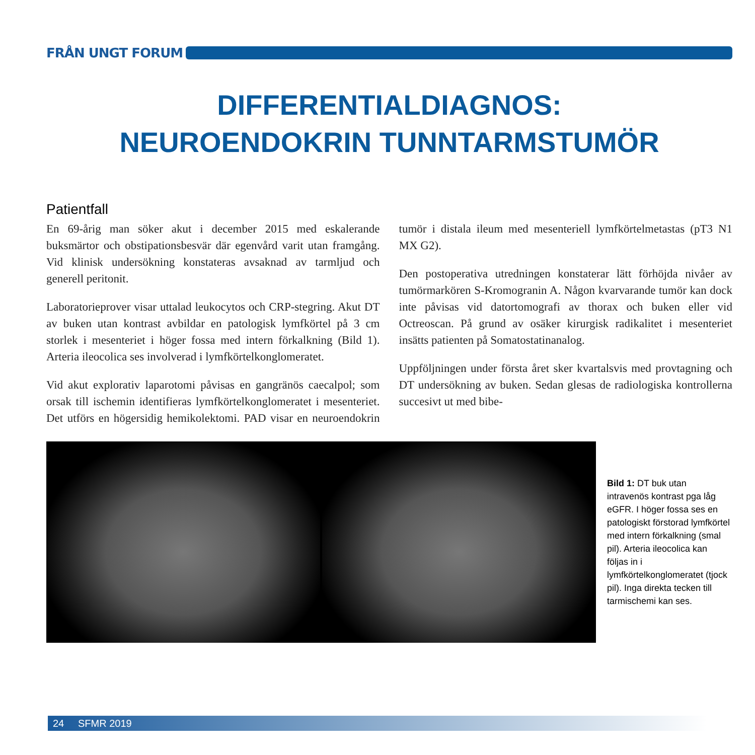FRÅN UNGT FORUM
DIFFERENTIALDIAGNOS:
NEUROENDOKRIN TUNNTARMSTUMÖR
Patientfall
En 69-årig man söker akut i december 2015 med eskalerande buksmärtor och obstipationsbesvär där egenvård varit utan framgång. Vid klinisk undersökning konstateras avsaknad av tarmljud och generell peritonit.
Laboratorieprover visar uttalad leukocytos och CRP-stegring. Akut DT av buken utan kontrast avbildar en patologisk lymfkörtel på 3 cm storlek i mesenteriet i höger fossa med intern förkalkning (Bild 1). Arteria ileocolica ses involverad i lymfkörtelkonglomeratet.
Vid akut explorativ laparotomi påvisas en gangränös caecalpol; som orsak till ischemin identifieras lymfkörtelkonglomeratet i mesenteriet. Det utförs en högersidig hemikolektomi. PAD visar en neuroendokrin tumör i distala ileum med mesenteriell lymfkörtelmetastas (pT3 N1 MX G2).
Den postoperativa utredningen konstaterar lätt förhöjda nivåer av tumörmarkören S-Kromogranin A. Någon kvarvarande tumör kan dock inte påvisas vid datortomografi av thorax och buken eller vid Octreoscan. På grund av osäker kirurgisk radikalitet i mesenteriet insätts patienten på Somatostatinanalog.
Uppföljningen under första året sker kvartalsvis med provtagning och DT undersökning av buken. Sedan glesas de radiologiska kontrollerna succesivt ut med bibe-
Bild 1: DT buk utan intravenös kontrast pga låg eGFR. I höger fossa ses en patologiskt förstorad lymfkörtel med intern förkalkning (smal pil). Arteria ileocolica kan följas in i lymfkörtelkonglomeratet (tjock pil). Inga direkta tecken till tarmischemi kan ses.
24 SFMR 2019